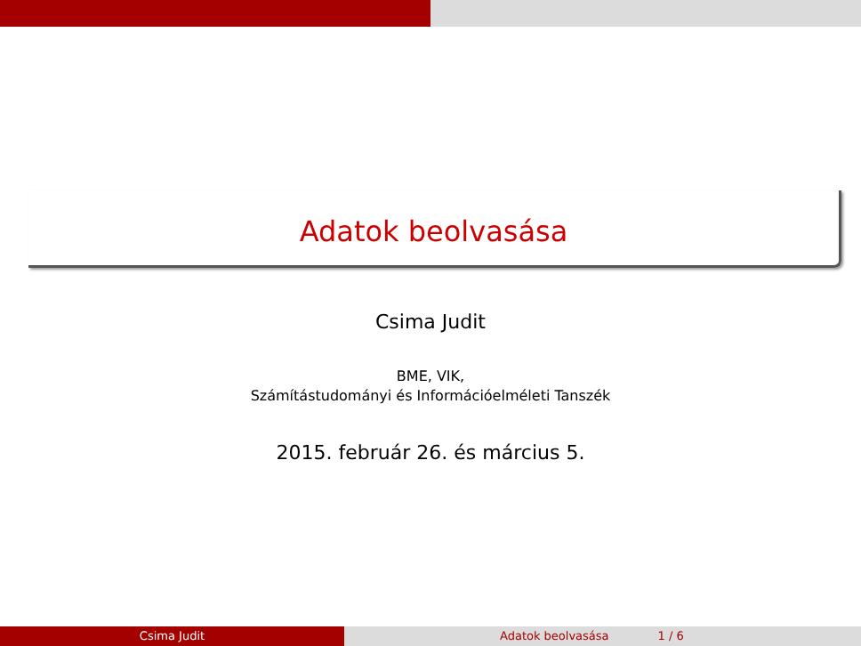Adatok beolvasása
Csima Judit
BME, VIK,
Számítástudományi és Információelméleti Tanszék
2015. február 26. és március 5.
Csima Judit Adatok beolvasása 1 / 6